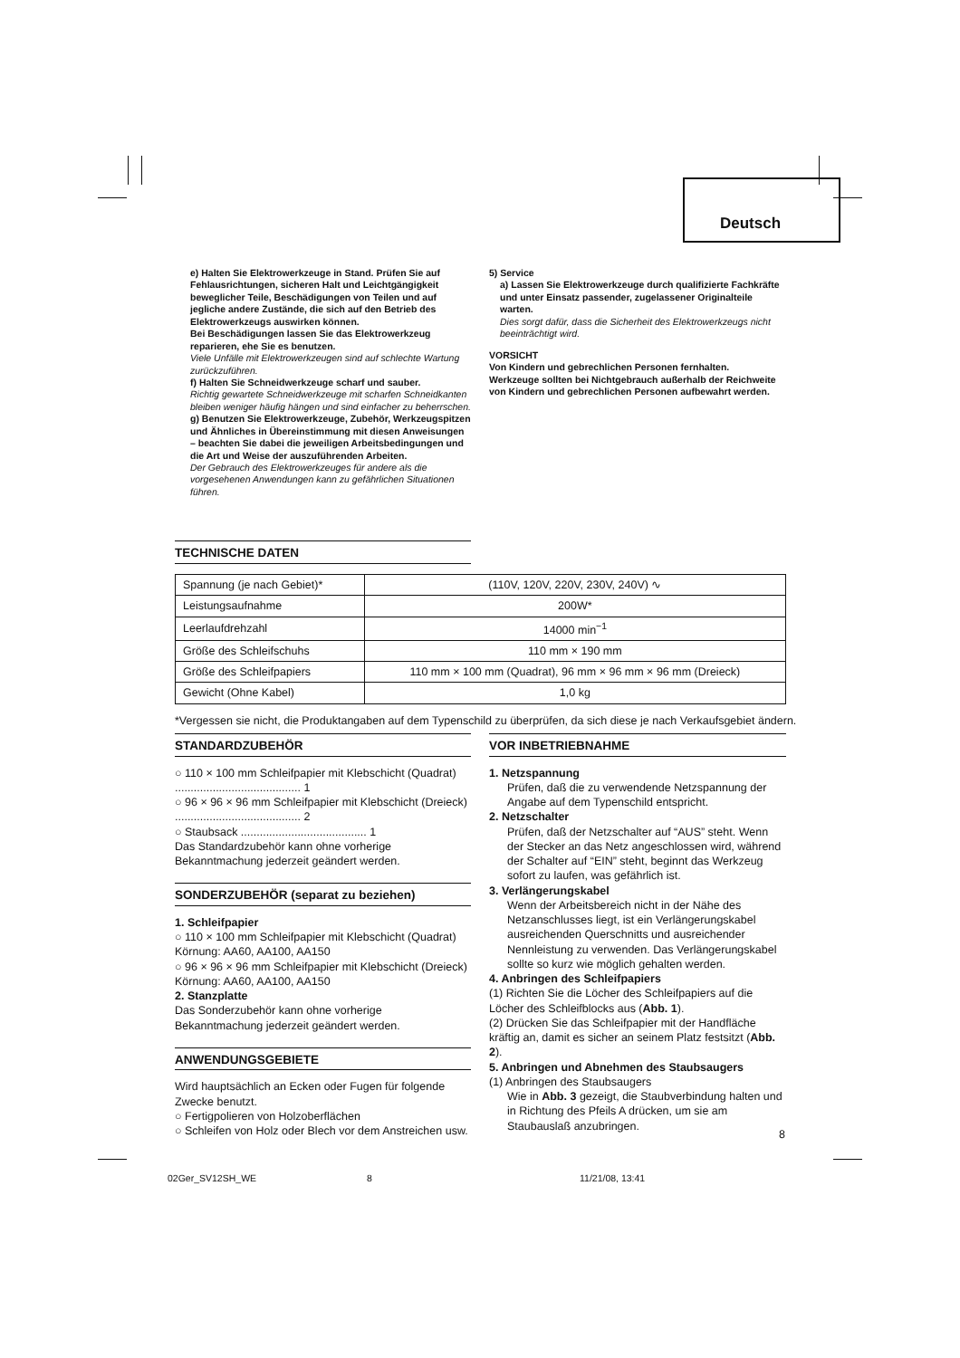Deutsch
e) Halten Sie Elektrowerkzeuge in Stand. Prüfen Sie auf Fehlausrichtungen, sicheren Halt und Leichtgängigkeit beweglicher Teile, Beschädigungen von Teilen und auf jegliche andere Zustände, die sich auf den Betrieb des Elektrowerkzeugs auswirken können.
Bei Beschädigungen lassen Sie das Elektrowerkzeug reparieren, ehe Sie es benutzen.
Viele Unfälle mit Elektrowerkzeugen sind auf schlechte Wartung zurückzuführen.
f) Halten Sie Schneidwerkzeuge scharf und sauber.
Richtig gewartete Schneidwerkzeuge mit scharfen Schneidkanten bleiben weniger häufig hängen und sind einfacher zu beherrschen.
g) Benutzen Sie Elektrowerkzeuge, Zubehör, Werkzeugspitzen und Ähnliches in Übereinstimmung mit diesen Anweisungen – beachten Sie dabei die jeweiligen Arbeitsbedingungen und die Art und Weise der auszuführenden Arbeiten.
Der Gebrauch des Elektrowerkzeuges für andere als die vorgesehenen Anwendungen kann zu gefährlichen Situationen führen.
5) Service
a) Lassen Sie Elektrowerkzeuge durch qualifizierte Fachkräfte und unter Einsatz passender, zugelassener Originalteile warten.
Dies sorgt dafür, dass die Sicherheit des Elektrowerkzeugs nicht beeinträchtigt wird.
VORSICHT
Von Kindern und gebrechlichen Personen fernhalten.
Werkzeuge sollten bei Nichtgebrauch außerhalb der Reichweite von Kindern und gebrechlichen Personen aufbewahrt werden.
TECHNISCHE DATEN
| Spannung (je nach Gebiet)* | (110V, 120V, 220V, 230V, 240V) ∿ |
| Leistungsaufnahme | 200W* |
| Leerlaufdrehzahl | 14000 min<sup>−1</sup> |
| Größe des Schleifschuhs | 110 mm × 190 mm |
| Größe des Schleifpapiers | 110 mm × 100 mm (Quadrat), 96 mm × 96 mm × 96 mm (Dreieck) |
| Gewicht (Ohne Kabel) | 1,0 kg |
*Vergessen sie nicht, die Produktangaben auf dem Typenschild zu überprüfen, da sich diese je nach Verkaufsgebiet ändern.
STANDARDZUBEHÖR
○ 110 × 100 mm Schleifpapier mit Klebschicht (Quadrat) ........................................ 1
○ 96 × 96 × 96 mm Schleifpapier mit Klebschicht (Dreieck) ........................................ 2
○ Staubsack ........................................ 1
Das Standardzubehör kann ohne vorherige Bekanntmachung jederzeit geändert werden.
SONDERZUBEHÖR (separat zu beziehen)
1. Schleifpapier
○ 110 × 100 mm Schleifpapier mit Klebschicht (Quadrat) Körnung: AA60, AA100, AA150
○ 96 × 96 × 96 mm Schleifpapier mit Klebschicht (Dreieck) Körnung: AA60, AA100, AA150
2. Stanzplatte
Das Sonderzubehör kann ohne vorherige Bekanntmachung jederzeit geändert werden.
ANWENDUNGSGEBIETE
Wird hauptsächlich an Ecken oder Fugen für folgende Zwecke benutzt.
○ Fertigpolieren von Holzoberflächen
○ Schleifen von Holz oder Blech vor dem Anstreichen usw.
VOR INBETRIEBNAHME
1. Netzspannung
Prüfen, daß die zu verwendende Netzspannung der Angabe auf dem Typenschild entspricht.
2. Netzschalter
Prüfen, daß der Netzschalter auf “AUS” steht. Wenn der Stecker an das Netz angeschlossen wird, während der Schalter auf “EIN” steht, beginnt das Werkzeug sofort zu laufen, was gefährlich ist.
3. Verlängerungskabel
Wenn der Arbeitsbereich nicht in der Nähe des Netzanschlusses liegt, ist ein Verlängerungskabel ausreichenden Querschnitts und ausreichender Nennleistung zu verwenden. Das Verlängerungskabel sollte so kurz wie möglich gehalten werden.
4. Anbringen des Schleifpapiers
(1) Richten Sie die Löcher des Schleifpapiers auf die Löcher des Schleifblocks aus (Abb. 1).
(2) Drücken Sie das Schleifpapier mit der Handfläche kräftig an, damit es sicher an seinem Platz festsitzt (Abb. 2).
5. Anbringen und Abnehmen des Staubsaugers
(1) Anbringen des Staubsaugers
Wie in Abb. 3 gezeigt, die Staubverbindung halten und in Richtung des Pfeils A drücken, um sie am Staubauslaß anzubringen.
8
02Ger_SV12SH_WE 8 11/21/08, 13:41